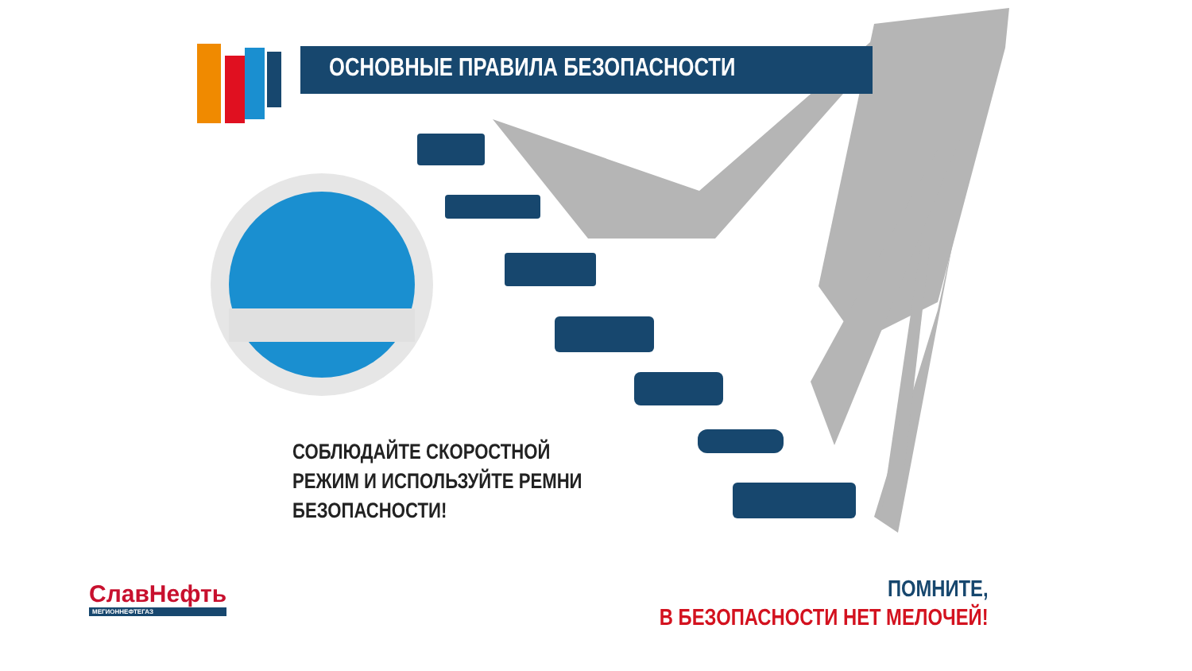ОСНОВНЫЕ ПРАВИЛА БЕЗОПАСНОСТИ
СОБЛЮДАЙТЕ СКОРОСТНОЙ
РЕЖИМ И ИСПОЛЬЗУЙТЕ РЕМНИ
БЕЗОПАСНОСТИ!
СлавНефть
МЕГИОННЕФТЕГАЗ
ПОМНИТЕ,
В БЕЗОПАСНОСТИ НЕТ МЕЛОЧЕЙ!